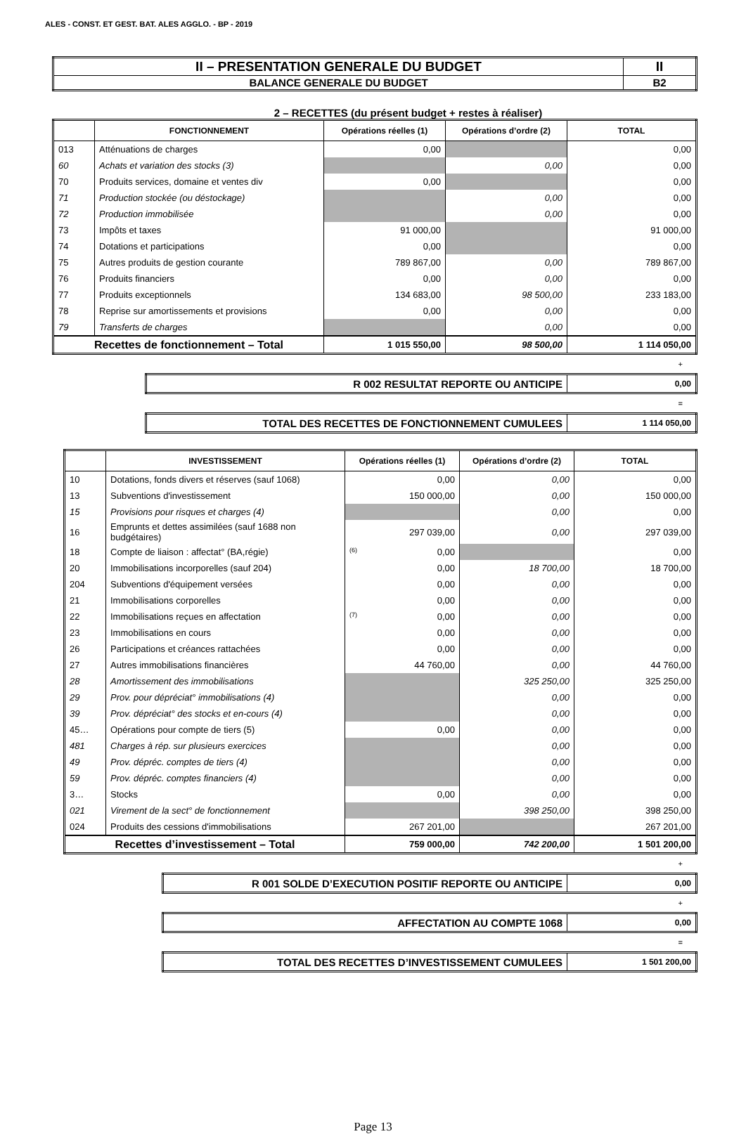ALES - CONST. ET GEST. BAT. ALES AGGLO. - BP - 2019
| II – PRESENTATION GENERALE DU BUDGET | II |
| BALANCE GENERALE DU BUDGET | B2 |
2 – RECETTES (du présent budget + restes à réaliser)
| | FONCTIONNEMENT | Opérations réelles (1) | Opérations d’ordre (2) | TOTAL |
| --- | --- | --- | --- | --- |
| 013 | Atténuations de charges | 0,00 | | 0,00 |
| 60 | Achats et variation des stocks (3) | | 0,00 | 0,00 |
| 70 | Produits services, domaine et ventes div | 0,00 | | 0,00 |
| 71 | Production stockée (ou déstockage) | | 0,00 | 0,00 |
| 72 | Production immobilisée | | 0,00 | 0,00 |
| 73 | Impôts et taxes | 91 000,00 | | 91 000,00 |
| 74 | Dotations et participations | 0,00 | | 0,00 |
| 75 | Autres produits de gestion courante | 789 867,00 | 0,00 | 789 867,00 |
| 76 | Produits financiers | 0,00 | 0,00 | 0,00 |
| 77 | Produits exceptionnels | 134 683,00 | 98 500,00 | 233 183,00 |
| 78 | Reprise sur amortissements et provisions | 0,00 | 0,00 | 0,00 |
| 79 | Transferts de charges | | 0,00 | 0,00 |
| Recettes de fonctionnement – Total | | 1 015 550,00 | 98 500,00 | 1 114 050,00 |
+
| R 002 RESULTAT REPORTE OU ANTICIPE | 0,00 |
=
| TOTAL DES RECETTES DE FONCTIONNEMENT CUMULEES | 1 114 050,00 |
| | INVESTISSEMENT | Opérations réelles (1) | Opérations d’ordre (2) | TOTAL |
| --- | --- | --- | --- | --- |
| 10 | Dotations, fonds divers et réserves (sauf 1068) | 0,00 | 0,00 | 0,00 |
| 13 | Subventions d'investissement | 150 000,00 | 0,00 | 150 000,00 |
| 15 | Provisions pour risques et charges (4) | | 0,00 | 0,00 |
| 16 | Emprunts et dettes assimilées (sauf 1688 non budgétaires) | 297 039,00 | 0,00 | 297 039,00 |
| 18 | Compte de liaison : affectat° (BA,régie) | (6) 0,00 | | 0,00 |
| 20 | Immobilisations incorporelles (sauf 204) | 0,00 | 18 700,00 | 18 700,00 |
| 204 | Subventions d'équipement versées | 0,00 | 0,00 | 0,00 |
| 21 | Immobilisations corporelles | 0,00 | 0,00 | 0,00 |
| 22 | Immobilisations reçues en affectation | (7) 0,00 | 0,00 | 0,00 |
| 23 | Immobilisations en cours | 0,00 | 0,00 | 0,00 |
| 26 | Participations et créances rattachées | 0,00 | 0,00 | 0,00 |
| 27 | Autres immobilisations financières | 44 760,00 | 0,00 | 44 760,00 |
| 28 | Amortissement des immobilisations | | 325 250,00 | 325 250,00 |
| 29 | Prov. pour dépréciat° immobilisations (4) | | 0,00 | 0,00 |
| 39 | Prov. dépréciat° des stocks et en-cours (4) | | 0,00 | 0,00 |
| 45… | Opérations pour compte de tiers (5) | 0,00 | 0,00 | 0,00 |
| 481 | Charges à rép. sur plusieurs exercices | | 0,00 | 0,00 |
| 49 | Prov. dépréc. comptes de tiers (4) | | 0,00 | 0,00 |
| 59 | Prov. dépréc. comptes financiers (4) | | 0,00 | 0,00 |
| 3… | Stocks | 0,00 | 0,00 | 0,00 |
| 021 | Virement de la sect° de fonctionnement | | 398 250,00 | 398 250,00 |
| 024 | Produits des cessions d'immobilisations | 267 201,00 | | 267 201,00 |
| Recettes d’investissement – Total | | 759 000,00 | 742 200,00 | 1 501 200,00 |
+
| R 001 SOLDE D’EXECUTION POSITIF REPORTE OU ANTICIPE | 0,00 |
+
| AFFECTATION AU COMPTE 1068 | 0,00 |
=
| TOTAL DES RECETTES D’INVESTISSEMENT CUMULEES | 1 501 200,00 |
Page 13